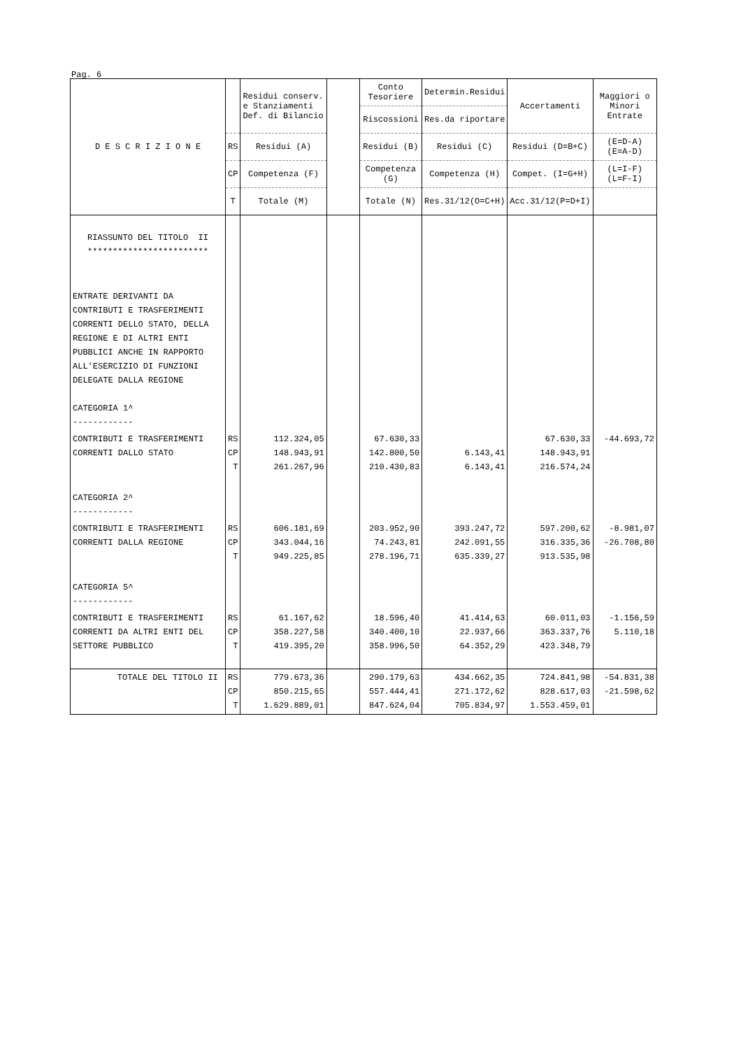Pag. 6
| D E S C R I Z I O N E | | Residui conserv. e Stanziamenti Def. di Bilancio | | Conto Tesoriere | Determin.Residui | Accertamenti | Maggiori o Minori Entrate |
| --- | --- | --- | --- | --- | --- | --- | --- |
| | | | | Riscossioni | Res.da riportare | | |
| | RS | Residui (A) | | Residui (B) | Residui (C) | Residui (D=B+C) | (E=D-A) (E=A-D) |
| | CP | Competenza (F) | | Competenza (G) | Competenza (H) | Compet. (I=G+H) | (L=I-F) (L=F-I) |
| | T | Totale (M) | | Totale (N) | Res.31/12(O=C+H) | Acc.31/12(P=D+I) | |
| RIASSUNTO DEL TITOLO II ************************ | | | | | | | |
| ENTRATE DERIVANTI DA CONTRIBUTI E TRASFERIMENTI CORRENTI DELLO STATO, DELLA REGIONE E DI ALTRI ENTI PUBBLICI ANCHE IN RAPPORTO ALL'ESERCIZIO DI FUNZIONI DELEGATE DALLA REGIONE CATEGORIA 1^ ------------ | | | | | | | |
| CONTRIBUTI E TRASFERIMENTI CORRENTI DALLO STATO | RS CP T | 112.324,05 148.943,91 261.267,96 | | 67.630,33 142.800,50 210.430,83 | 6.143,41 6.143,41 | 67.630,33 148.943,91 216.574,24 | -44.693,72 |
| CATEGORIA 2^ ------------ | | | | | | | |
| CONTRIBUTI E TRASFERIMENTI CORRENTI DALLA REGIONE | RS CP T | 606.181,69 343.044,16 949.225,85 | | 203.952,90 74.243,81 278.196,71 | 393.247,72 242.091,55 635.339,27 | 597.200,62 316.335,36 913.535,98 | -8.981,07 -26.708,80 |
| CATEGORIA 5^ ------------ | | | | | | | |
| CONTRIBUTI E TRASFERIMENTI CORRENTI DA ALTRI ENTI DEL SETTORE PUBBLICO | RS CP T | 61.167,62 358.227,58 419.395,20 | | 18.596,40 340.400,10 358.996,50 | 41.414,63 22.937,66 64.352,29 | 60.011,03 363.337,76 423.348,79 | -1.156,59 5.110,18 |
| TOTALE DEL TITOLO II | RS CP T | 779.673,36 850.215,65 1.629.889,01 | | 290.179,63 557.444,41 847.624,04 | 434.662,35 271.172,62 705.834,97 | 724.841,98 828.617,03 1.553.459,01 | -54.831,38 -21.598,62 |